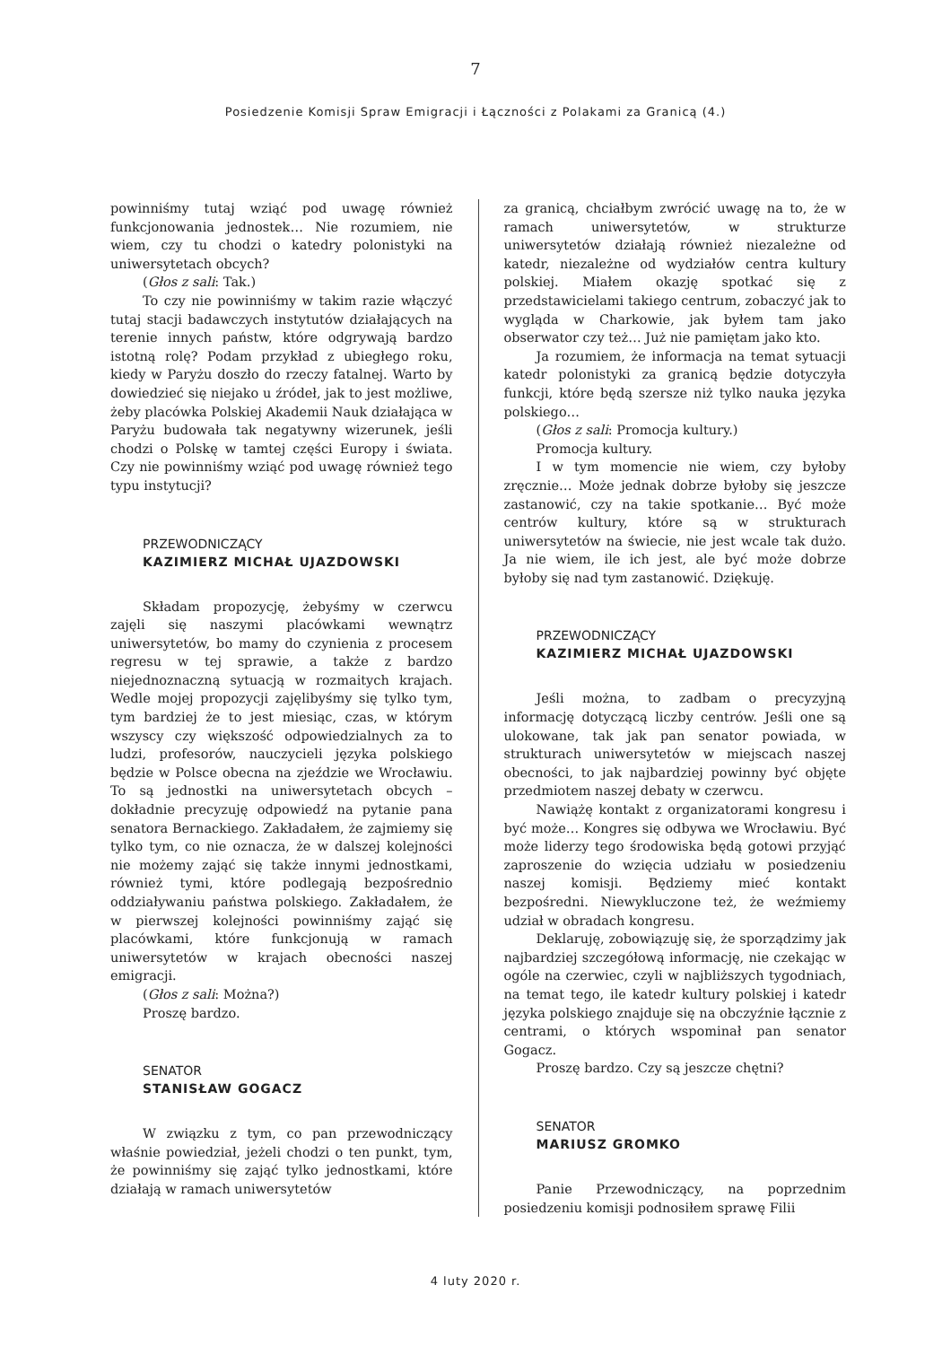7
Posiedzenie Komisji Spraw Emigracji i Łączności z Polakami za Granicą (4.)
powinniśmy tutaj wziąć pod uwagę również funkcjonowania jednostek… Nie rozumiem, nie wiem, czy tu chodzi o katedry polonistyki na uniwersytetach obcych?
(Głos z sali: Tak.)
To czy nie powinniśmy w takim razie włączyć tutaj stacji badawczych instytutów działających na terenie innych państw, które odgrywają bardzo istotną rolę? Podam przykład z ubiegłego roku, kiedy w Paryżu doszło do rzeczy fatalnej. Warto by dowiedzieć się niejako u źródeł, jak to jest możliwe, żeby placówka Polskiej Akademii Nauk działająca w Paryżu budowała tak negatywny wizerunek, jeśli chodzi o Polskę w tamtej części Europy i świata. Czy nie powinniśmy wziąć pod uwagę również tego typu instytucji?
PRZEWODNICZĄCY
KAZIMIERZ MICHAŁ UJAZDOWSKI
Składam propozycję, żebyśmy w czerwcu zajęli się naszymi placówkami wewnątrz uniwersytetów, bo mamy do czynienia z procesem regresu w tej sprawie, a także z bardzo niejednoznaczną sytuacją w rozmaitych krajach. Wedle mojej propozycji zajęlibyśmy się tylko tym, tym bardziej że to jest miesiąc, czas, w którym wszyscy czy większość odpowiedzialnych za to ludzi, profesorów, nauczycieli języka polskiego będzie w Polsce obecna na zjeździe we Wrocławiu. To są jednostki na uniwersytetach obcych – dokładnie precyzuję odpowiedź na pytanie pana senatora Bernackiego. Zakładałem, że zajmiemy się tylko tym, co nie oznacza, że w dalszej kolejności nie możemy zająć się także innymi jednostkami, również tymi, które podlegają bezpośrednio oddziaływaniu państwa polskiego. Zakładałem, że w pierwszej kolejności powinniśmy zająć się placówkami, które funkcjonują w ramach uniwersytetów w krajach obecności naszej emigracji.
(Głos z sali: Można?)
Proszę bardzo.
SENATOR
STANISŁAW GOGACZ
W związku z tym, co pan przewodniczący właśnie powiedział, jeżeli chodzi o ten punkt, tym, że powinniśmy się zająć tylko jednostkami, które działają w ramach uniwersytetów
za granicą, chciałbym zwrócić uwagę na to, że w ramach uniwersytetów, w strukturze uniwersytetów działają również niezależne od katedr, niezależne od wydziałów centra kultury polskiej. Miałem okazję spotkać się z przedstawicielami takiego centrum, zobaczyć jak to wygląda w Charkowie, jak byłem tam jako obserwator czy też… Już nie pamiętam jako kto.
Ja rozumiem, że informacja na temat sytuacji katedr polonistyki za granicą będzie dotyczyła funkcji, które będą szersze niż tylko nauka języka polskiego…
(Głos z sali: Promocja kultury.)
Promocja kultury.
I w tym momencie nie wiem, czy byłoby zręcznie… Może jednak dobrze byłoby się jeszcze zastanowić, czy na takie spotkanie… Być może centrów kultury, które są w strukturach uniwersytetów na świecie, nie jest wcale tak dużo. Ja nie wiem, ile ich jest, ale być może dobrze byłoby się nad tym zastanowić. Dziękuję.
PRZEWODNICZĄCY
KAZIMIERZ MICHAŁ UJAZDOWSKI
Jeśli można, to zadbam o precyzyjną informację dotyczącą liczby centrów. Jeśli one są ulokowane, tak jak pan senator powiada, w strukturach uniwersytetów w miejscach naszej obecności, to jak najbardziej powinny być objęte przedmiotem naszej debaty w czerwcu.
Nawiążę kontakt z organizatorami kongresu i być może… Kongres się odbywa we Wrocławiu. Być może liderzy tego środowiska będą gotowi przyjąć zaproszenie do wzięcia udziału w posiedzeniu naszej komisji. Będziemy mieć kontakt bezpośredni. Niewykluczone też, że weźmiemy udział w obradach kongresu.
Deklaruję, zobowiązuję się, że sporządzimy jak najbardziej szczegółową informację, nie czekając w ogóle na czerwiec, czyli w najbliższych tygodniach, na temat tego, ile katedr kultury polskiej i katedr języka polskiego znajduje się na obczyźnie łącznie z centrami, o których wspominał pan senator Gogacz.
Proszę bardzo. Czy są jeszcze chętni?
SENATOR
MARIUSZ GROMKO
Panie Przewodniczący, na poprzednim posiedzeniu komisji podnosiłem sprawę Filii
4 luty 2020 r.